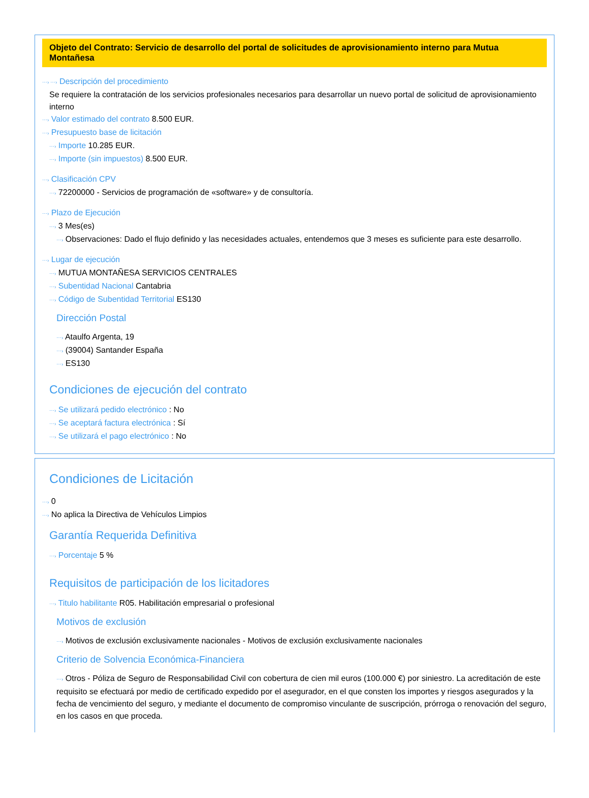Objeto del Contrato: Servicio de desarrollo del portal de solicitudes de aprovisionamiento interno para Mutua Montañesa
⋯› ⋯› Descripción del procedimiento
Se requiere la contratación de los servicios profesionales necesarios para desarrollar un nuevo portal de solicitud de aprovisionamiento interno
⋯› Valor estimado del contrato 8.500 EUR.
⋯› Presupuesto base de licitación
⋯› Importe 10.285 EUR.
⋯› Importe (sin impuestos) 8.500 EUR.
⋯› Clasificación CPV
⋯› 72200000 - Servicios de programación de «software» y de consultoría.
⋯› Plazo de Ejecución
⋯› 3 Mes(es)
⋯› Observaciones: Dado el flujo definido y las necesidades actuales, entendemos que 3 meses es suficiente para este desarrollo.
⋯› Lugar de ejecución
⋯› MUTUA MONTAÑESA SERVICIOS CENTRALES
⋯› Subentidad Nacional Cantabria
⋯› Código de Subentidad Territorial ES130
Dirección Postal
⋯› Ataulfo Argenta, 19
⋯› (39004) Santander España
⋯› ES130
Condiciones de ejecución del contrato
⋯› Se utilizará pedido electrónico : No
⋯› Se aceptará factura electrónica : Sí
⋯› Se utilizará el pago electrónico : No
Condiciones de Licitación
⋯› 0
⋯› No aplica la Directiva de Vehículos Limpios
Garantía Requerida Definitiva
⋯› Porcentaje 5 %
Requisitos de participación de los licitadores
⋯› Titulo habilitante R05. Habilitación empresarial o profesional
Motivos de exclusión
⋯› Motivos de exclusión exclusivamente nacionales - Motivos de exclusión exclusivamente nacionales
Criterio de Solvencia Económica-Financiera
⋯› Otros - Póliza de Seguro de Responsabilidad Civil con cobertura de cien mil euros (100.000 €) por siniestro. La acreditación de este requisito se efectuará por medio de certificado expedido por el asegurador, en el que consten los importes y riesgos asegurados y la fecha de vencimiento del seguro, y mediante el documento de compromiso vinculante de suscripción, prórroga o renovación del seguro, en los casos en que proceda.